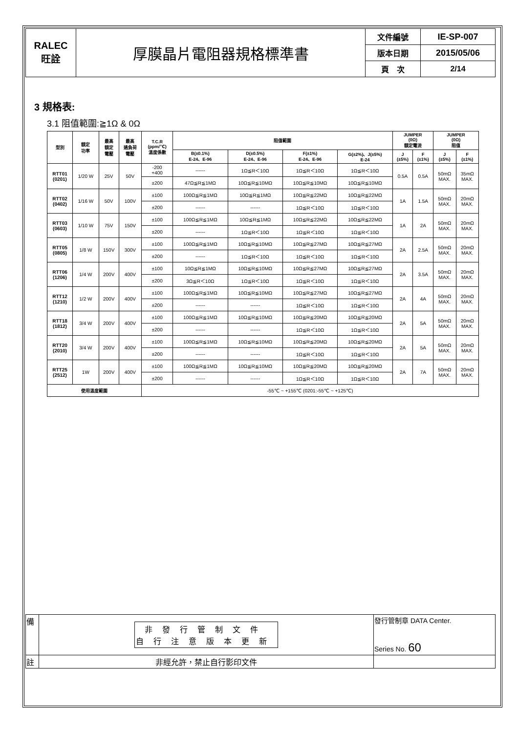| RALEC 旺詮 | 厚膜晶片電阻器規格標準書 | 文件編號 | IE-SP-007 |
| | | 版本日期 | 2015/05/06 |
| | | 頁 次 | 2/14 |
3 規格表:
3.1 阻值範圍:≧1Ω & 0Ω
| 型別 | 額定 功率 | 最高 額定 電壓 | 最高 過負荷 電壓 | T.C.R (ppm/℃) 溫度係數 | 阻值範圍 | | | | JUMPER (0Ω) 額定電流 | | JUMPER (0Ω) 阻值 | |
| --- | --- | --- | --- | --- | --- | --- | --- | --- | --- | --- | --- | --- |
| | | | | | B(±0.1%) E-24、E-96 | D(±0.5%) E-24、E-96 | F(±1%) E-24、E-96 | G(±2%)、J(±5%) E-24 | J (±5%) | F (±1%) | J (±5%) | F (±1%) |
| RTT01 (0201) | 1/20 W | 25V | 50V | -200 +400 | ------ | 1Ω≦R＜10Ω | 1Ω≦R＜10Ω | 1Ω≦R＜10Ω | 0.5A | 0.5A | 50mΩ MAX. | 35mΩ MAX. |
| | | | | ±200 | 47Ω≦R≦1MΩ | 10Ω≦R≦10MΩ | 10Ω≦R≦10MΩ | 10Ω≦R≦10MΩ | | | | |
| RTT02 (0402) | 1/16 W | 50V | 100V | ±100 | 100Ω≦R≦1MΩ | 10Ω≦R≦1MΩ | 10Ω≦R≦22MΩ | 10Ω≦R≦22MΩ | 1A | 1.5A | 50mΩ MAX. | 20mΩ MAX. |
| | | | | ±200 | ------ | ------ | 1Ω≦R＜10Ω | 1Ω≦R＜10Ω | | | | |
| RTT03 (0603) | 1/10 W | 75V | 150V | ±100 | 100Ω≦R≦1MΩ | 10Ω≦R≦1MΩ | 10Ω≦R≦22MΩ | 10Ω≦R≦22MΩ | 1A | 2A | 50mΩ MAX. | 20mΩ MAX. |
| | | | | ±200 | ------ | 1Ω≦R＜10Ω | 1Ω≦R＜10Ω | 1Ω≦R＜10Ω | | | | |
| RTT05 (0805) | 1/8 W | 150V | 300V | ±100 | 100Ω≦R≦1MΩ | 10Ω≦R≦10MΩ | 10Ω≦R≦27MΩ | 10Ω≦R≦27MΩ | 2A | 2.5A | 50mΩ MAX. | 20mΩ MAX. |
| | | | | ±200 | ------ | 1Ω≦R＜10Ω | 1Ω≦R＜10Ω | 1Ω≦R＜10Ω | | | | |
| RTT06 (1206) | 1/4 W | 200V | 400V | ±100 | 10Ω≦R≦1MΩ | 10Ω≦R≦10MΩ | 10Ω≦R≦27MΩ | 10Ω≦R≦27MΩ | 2A | 3.5A | 50mΩ MAX. | 20mΩ MAX. |
| | | | | ±200 | 3Ω≦R＜10Ω | 1Ω≦R＜10Ω | 1Ω≦R＜10Ω | 1Ω≦R＜10Ω | | | | |
| RTT12 (1210) | 1/2 W | 200V | 400V | ±100 | 100Ω≦R≦1MΩ | 10Ω≦R≦10MΩ | 10Ω≦R≦27MΩ | 10Ω≦R≦27MΩ | 2A | 4A | 50mΩ MAX. | 20mΩ MAX. |
| | | | | ±200 | ------ | ------ | 1Ω≦R＜10Ω | 1Ω≦R＜10Ω | | | | |
| RTT18 (1812) | 3/4 W | 200V | 400V | ±100 | 100Ω≦R≦1MΩ | 10Ω≦R≦10MΩ | 10Ω≦R≦20MΩ | 10Ω≦R≦20MΩ | 2A | 5A | 50mΩ MAX. | 20mΩ MAX. |
| | | | | ±200 | ------ | ------ | 1Ω≦R＜10Ω | 1Ω≦R＜10Ω | | | | |
| RTT20 (2010) | 3/4 W | 200V | 400V | ±100 | 100Ω≦R≦1MΩ | 10Ω≦R≦10MΩ | 10Ω≦R≦20MΩ | 10Ω≦R≦20MΩ | 2A | 5A | 50mΩ MAX. | 20mΩ MAX. |
| | | | | ±200 | ------ | ------ | 1Ω≦R＜10Ω | 1Ω≦R＜10Ω | | | | |
| RTT25 (2512) | 1W | 200V | 400V | ±100 | 100Ω≦R≦1MΩ | 10Ω≦R≦10MΩ | 10Ω≦R≦20MΩ | 10Ω≦R≦20MΩ | 2A | 7A | 50mΩ MAX. | 20mΩ MAX. |
| | | | | ±200 | ------ | ------ | 1Ω≦R＜10Ω | 1Ω≦R＜10Ω | | | | |
| 使用溫度範圍 | | | | -55℃ ~ +155℃ (0201:-55℃ ~ +125℃) | | | | | | | | |
| 備 | 非發行管制文件 自行注意版本更新 | 發行管制章 DATA Center. Series No. 60 |
| 註 | 非經允許，禁止自行影印文件 | |